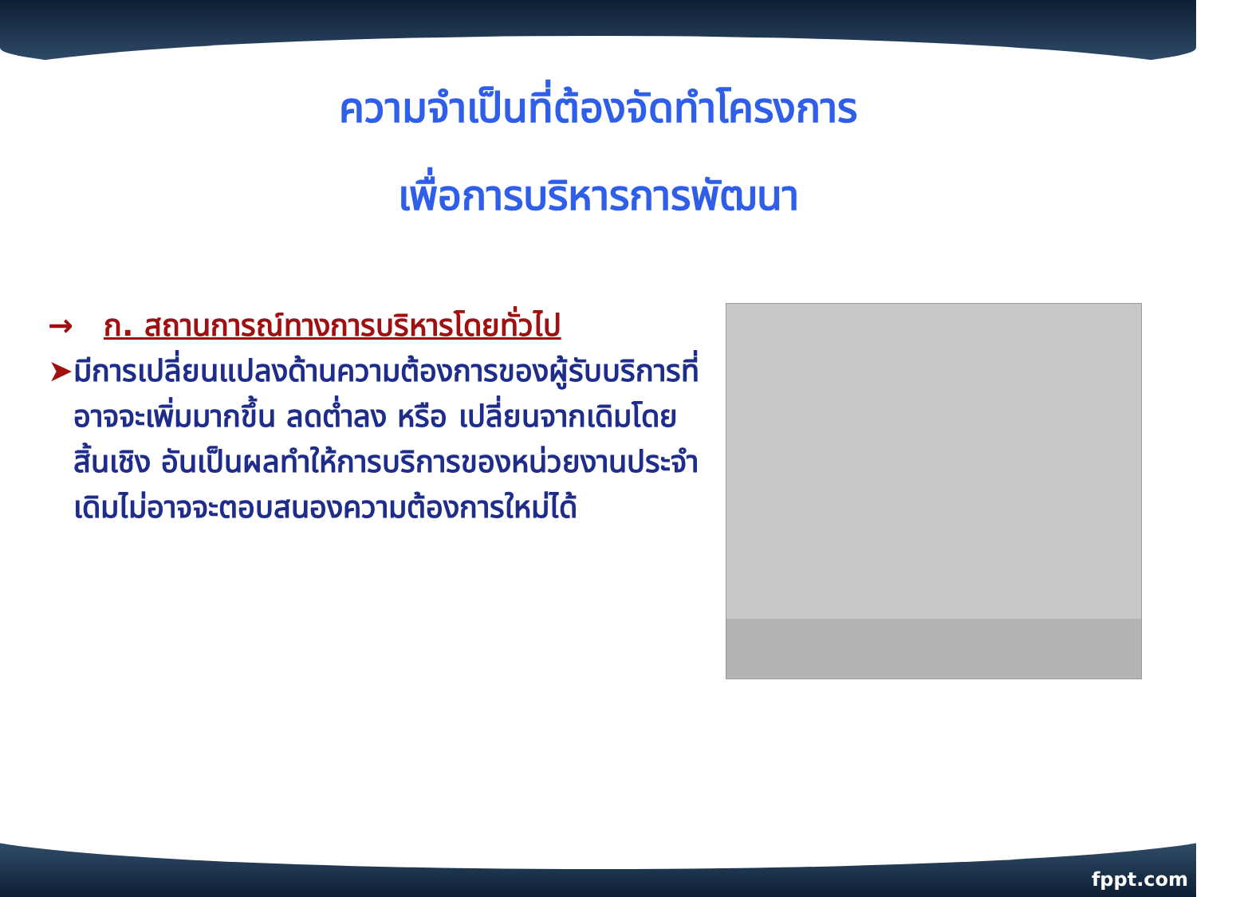ความจำเป็นที่ต้องจัดทำโครงการ
เพื่อการบริหารการพัฒนา
→ ก. สถานการณ์ทางการบริหารโดยทั่วไป
➤ มีการเปลี่ยนแปลงด้านความต้องการของผู้รับบริการที่อาจจะเพิ่มมากขึ้น ลดต่ำลง หรือ เปลี่ยนจากเดิมโดยสิ้นเชิง อันเป็นผลทำให้การบริการของหน่วยงานประจำเดิมไม่อาจจะตอบสนองความต้องการใหม่ได้
fppt.com